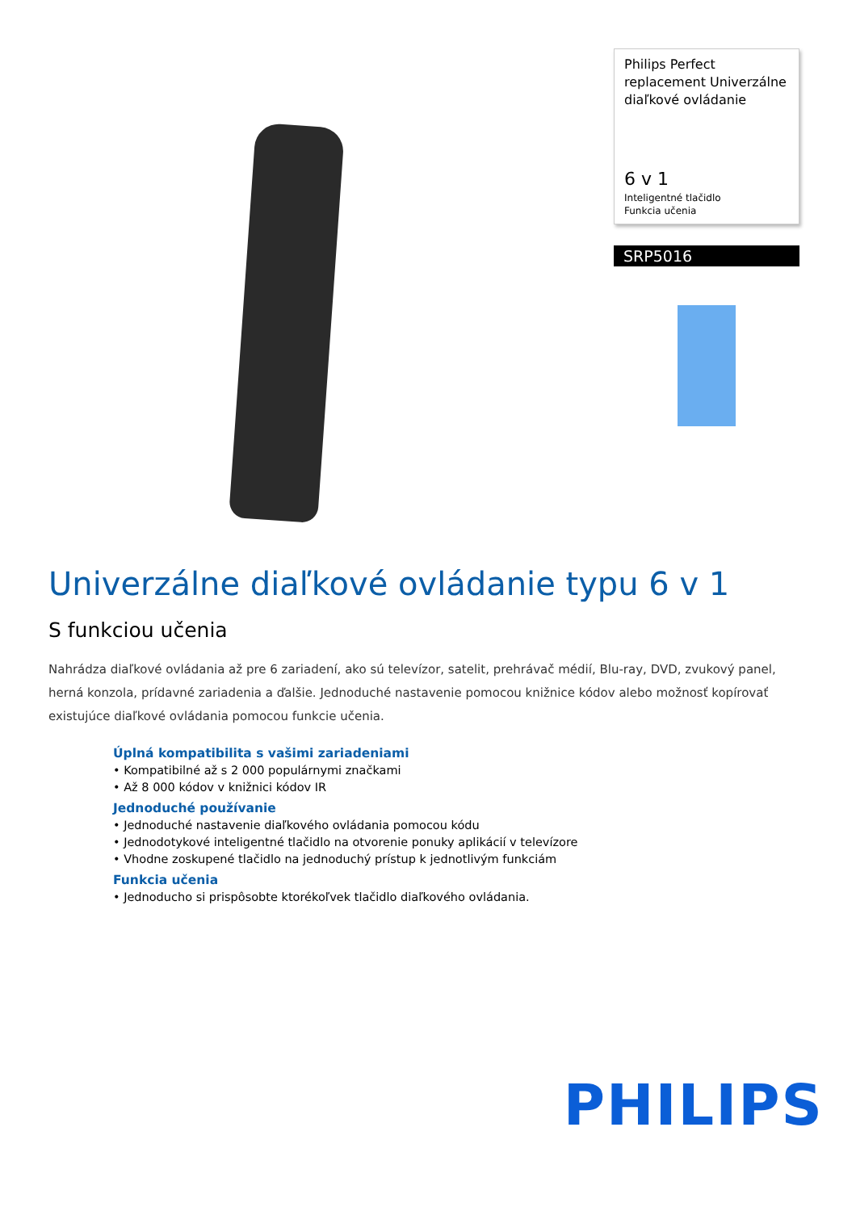Philips Perfect replacement Univerzálne diaľkové ovládanie
6 v 1
Inteligentné tlačidlo
Funkcia učenia
SRP5016
Univerzálne diaľkové ovládanie typu 6 v 1
S funkciou učenia
Nahrádza diaľkové ovládania až pre 6 zariadení, ako sú televízor, satelit, prehrávač médií, Blu-ray, DVD, zvukový panel, herná konzola, prídavné zariadenia a ďalšie. Jednoduché nastavenie pomocou knižnice kódov alebo možnosť kopírovať existujúce diaľkové ovládania pomocou funkcie učenia.
Úplná kompatibilita s vašimi zariadeniami
• Kompatibilné až s 2 000 populárnymi značkami
• Až 8 000 kódov v knižnici kódov IR
Jednoduché používanie
• Jednoduché nastavenie diaľkového ovládania pomocou kódu
• Jednodotykové inteligentné tlačidlo na otvorenie ponuky aplikácií v televízore
• Vhodne zoskupené tlačidlo na jednoduchý prístup k jednotlivým funkciám
Funkcia učenia
• Jednoducho si prispôsobte ktorékoľvek tlačidlo diaľkového ovládania.
PHILIPS